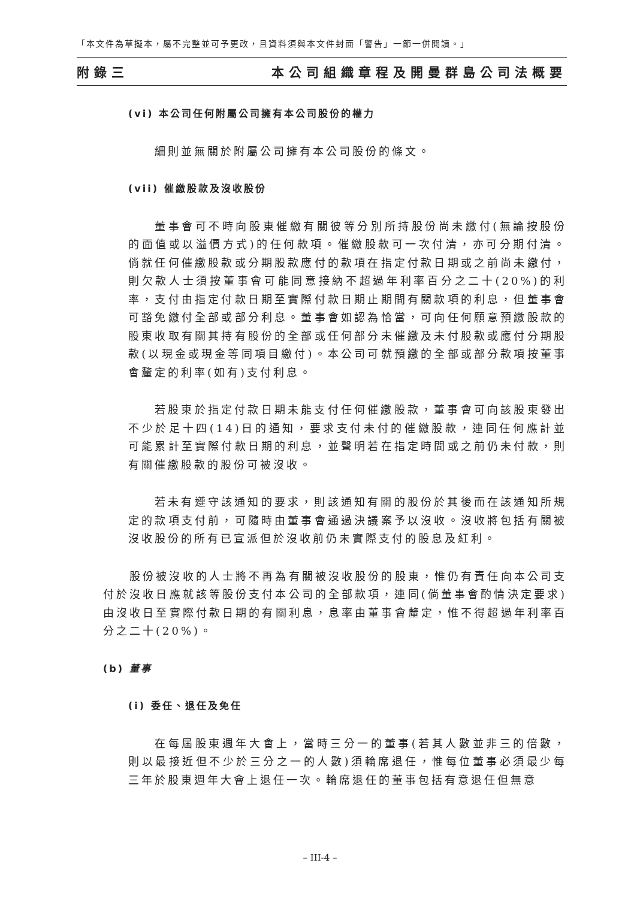「本文件為草擬本，屬不完整並可予更改，且資料須與本文件封面「警告」一節一併閱讀。」
附錄三 本公司組織章程及開曼群島公司法概要
(vi) 本公司任何附屬公司擁有本公司股份的權力
細則並無關於附屬公司擁有本公司股份的條文。
(vii) 催繳股款及沒收股份
董事會可不時向股東催繳有關彼等分別所持股份尚未繳付(無論按股份的面值或以溢價方式)的任何款項。催繳股款可一次付清，亦可分期付清。倘就任何催繳股款或分期股款應付的款項在指定付款日期或之前尚未繳付，則欠款人士須按董事會可能同意接納不超過年利率百分之二十(20%)的利率，支付由指定付款日期至實際付款日期止期間有關款項的利息，但董事會可豁免繳付全部或部分利息。董事會如認為恰當，可向任何願意預繳股款的股東收取有關其持有股份的全部或任何部分未催繳及未付股款或應付分期股款(以現金或現金等同項目繳付)。本公司可就預繳的全部或部分款項按董事會釐定的利率(如有)支付利息。
若股東於指定付款日期未能支付任何催繳股款，董事會可向該股東發出不少於足十四(14)日的通知，要求支付未付的催繳股款，連同任何應計並可能累計至實際付款日期的利息，並聲明若在指定時間或之前仍未付款，則有關催繳股款的股份可被沒收。
若未有遵守該通知的要求，則該通知有關的股份於其後而在該通知所規定的款項支付前，可隨時由董事會通過決議案予以沒收。沒收將包括有關被沒收股份的所有已宣派但於沒收前仍未實際支付的股息及紅利。
股份被沒收的人士將不再為有關被沒收股份的股東，惟仍有責任向本公司支付於沒收日應就該等股份支付本公司的全部款項，連同(倘董事會酌情決定要求)由沒收日至實際付款日期的有關利息，息率由董事會釐定，惟不得超過年利率百分之二十(20%)。
(b) 董事
(i) 委任、退任及免任
在每屆股東週年大會上，當時三分一的董事(若其人數並非三的倍數，則以最接近但不少於三分之一的人數)須輪席退任，惟每位董事必須最少每三年於股東週年大會上退任一次。輪席退任的董事包括有意退任但無意
– III-4 –